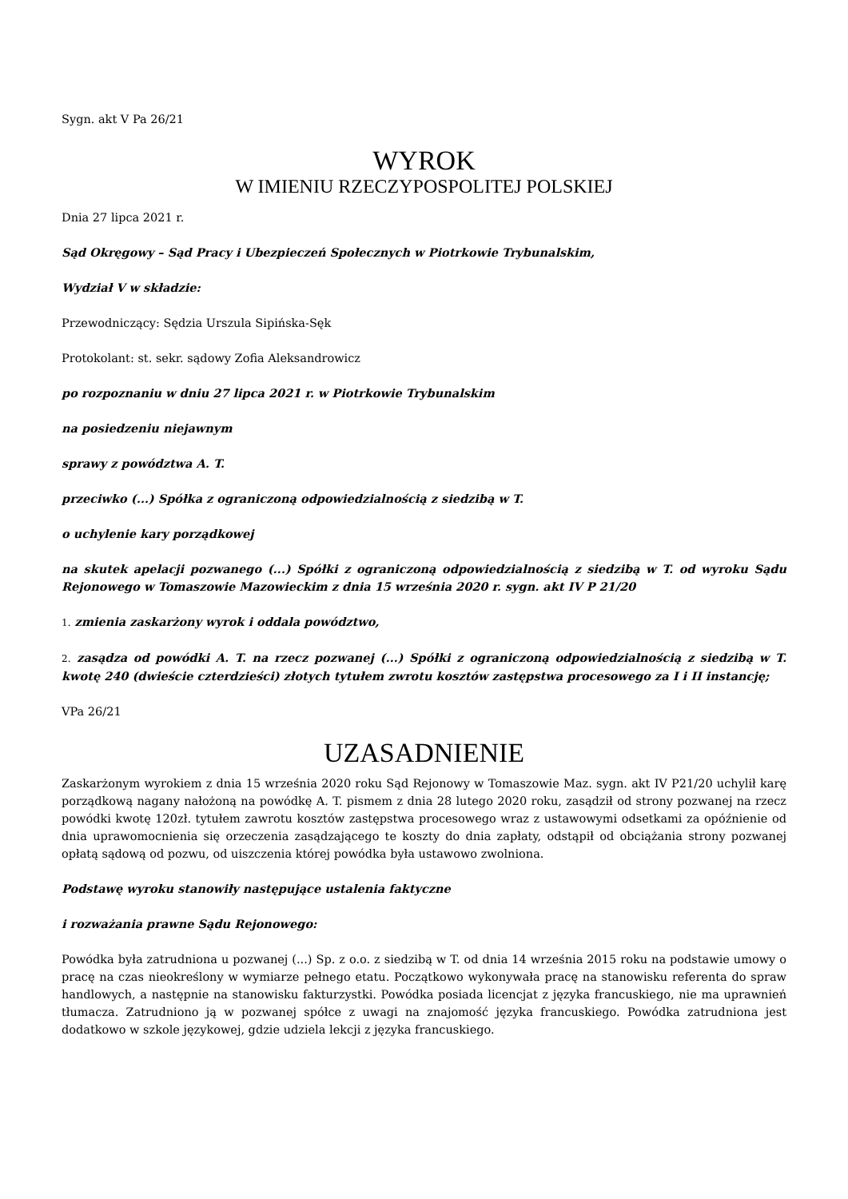Sygn. akt V Pa 26/21
WYROK
W IMIENIU RZECZYPOSPOLITEJ POLSKIEJ
Dnia 27 lipca 2021 r.
Sąd Okręgowy – Sąd Pracy i Ubezpieczeń Społecznych w Piotrkowie Trybunalskim,
Wydział V w składzie:
Przewodniczący: Sędzia Urszula Sipińska-Sęk
Protokolant: st. sekr. sądowy Zofia Aleksandrowicz
po rozpoznaniu w dniu 27 lipca 2021 r. w Piotrkowie Trybunalskim
na posiedzeniu niejawnym
sprawy z powództwa A. T.
przeciwko (...) Spółka z ograniczoną odpowiedzialnością z siedzibą w T.
o uchylenie kary porządkowej
na skutek apelacji pozwanego (...) Spółki z ograniczoną odpowiedzialnością z siedzibą w T. od wyroku Sądu Rejonowego w Tomaszowie Mazowieckim z dnia 15 września 2020 r. sygn. akt IV P 21/20
1. zmienia zaskarżony wyrok i oddala powództwo,
2. zasądza od powódki A. T. na rzecz pozwanej (...) Spółki z ograniczoną odpowiedzialnością z siedzibą w T. kwotę 240 (dwieście czterdzieści) złotych tytułem zwrotu kosztów zastępstwa procesowego za I i II instancję;
VPa 26/21
UZASADNIENIE
Zaskarżonym wyrokiem z dnia 15 września 2020 roku Sąd Rejonowy w Tomaszowie Maz. sygn. akt IV P21/20 uchylił karę porządkową nagany nałożoną na powódkę A. T. pismem z dnia 28 lutego 2020 roku, zasądził od strony pozwanej na rzecz powódki kwotę 120zł. tytułem zawrotu kosztów zastępstwa procesowego wraz z ustawowymi odsetkami za opóźnienie od dnia uprawomocnienia się orzeczenia zasądzającego te koszty do dnia zapłaty, odstąpił od obciążania strony pozwanej opłatą sądową od pozwu, od uiszczenia której powódka była ustawowo zwolniona.
Podstawę wyroku stanowiły następujące ustalenia faktyczne
i rozważania prawne Sądu Rejonowego:
Powódka była zatrudniona u pozwanej (...) Sp. z o.o. z siedzibą w T. od dnia 14 września 2015 roku na podstawie umowy o pracę na czas nieokreślony w wymiarze pełnego etatu. Początkowo wykonywała pracę na stanowisku referenta do spraw handlowych, a następnie na stanowisku fakturzystki. Powódka posiada licencjat z języka francuskiego, nie ma uprawnień tłumacza. Zatrudniono ją w pozwanej spółce z uwagi na znajomość języka francuskiego. Powódka zatrudniona jest dodatkowo w szkole językowej, gdzie udziela lekcji z języka francuskiego.